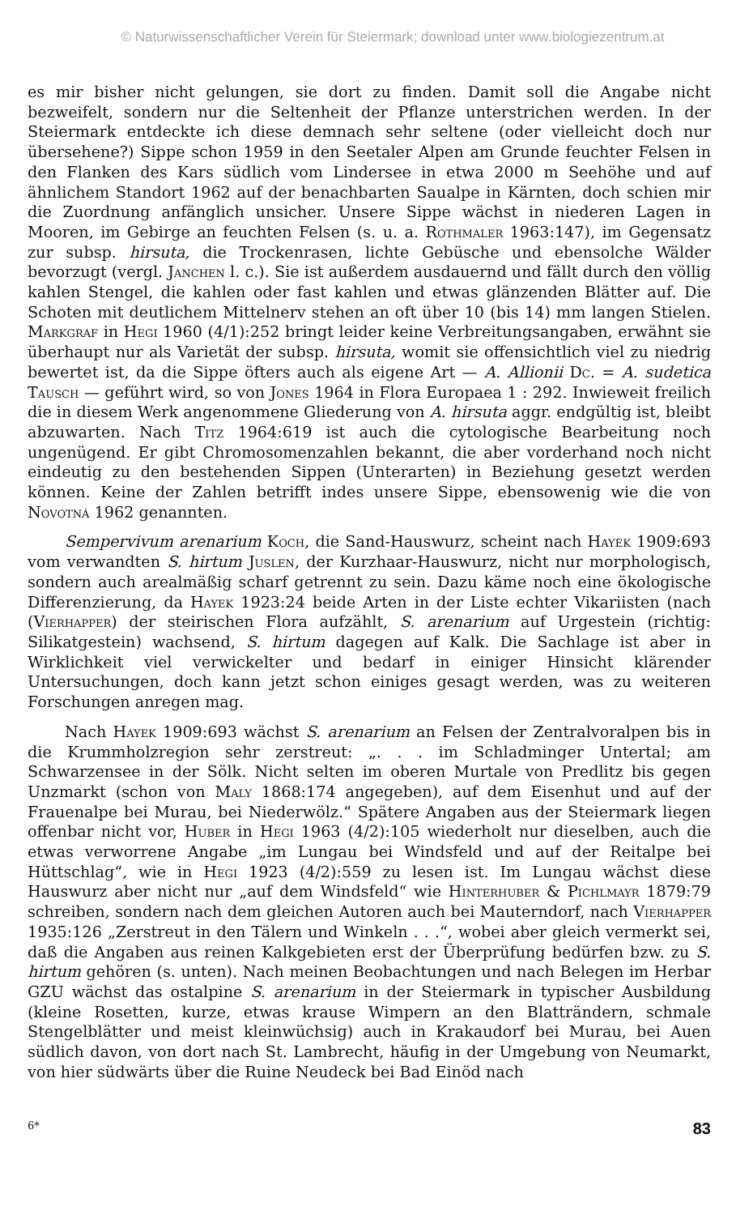© Naturwissenschaftlicher Verein für Steiermark; download unter www.biologiezentrum.at
es mir bisher nicht gelungen, sie dort zu finden. Damit soll die Angabe nicht bezweifelt, sondern nur die Seltenheit der Pflanze unterstrichen werden. In der Steiermark entdeckte ich diese demnach sehr seltene (oder vielleicht doch nur übersehene?) Sippe schon 1959 in den Seetaler Alpen am Grunde feuchter Felsen in den Flanken des Kars südlich vom Lindersee in etwa 2000 m Seehöhe und auf ähnlichem Standort 1962 auf der benachbarten Saualpe in Kärnten, doch schien mir die Zuordnung anfänglich unsicher. Unsere Sippe wächst in niederen Lagen in Mooren, im Gebirge an feuchten Felsen (s. u. a. Rothmaler 1963:147), im Gegensatz zur subsp. hirsuta, die Trockenrasen, lichte Gebüsche und ebensolche Wälder bevorzugt (vergl. Janchen l. c.). Sie ist außerdem ausdauernd und fällt durch den völlig kahlen Stengel, die kahlen oder fast kahlen und etwas glänzenden Blätter auf. Die Schoten mit deutlichem Mittelnerv stehen an oft über 10 (bis 14) mm langen Stielen. Markgraf in Hegi 1960 (4/1):252 bringt leider keine Verbreitungsangaben, erwähnt sie überhaupt nur als Varietät der subsp. hirsuta, womit sie offensichtlich viel zu niedrig bewertet ist, da die Sippe öfters auch als eigene Art — A. Allionii Dc. = A. sudetica Tausch — geführt wird, so von Jones 1964 in Flora Europaea 1 : 292. Inwieweit freilich die in diesem Werk angenommene Gliederung von A. hirsuta aggr. endgültig ist, bleibt abzuwarten. Nach Titz 1964:619 ist auch die cytologische Bearbeitung noch ungenügend. Er gibt Chromosomenzahlen bekannt, die aber vorderhand noch nicht eindeutig zu den bestehenden Sippen (Unterarten) in Beziehung gesetzt werden können. Keine der Zahlen betrifft indes unsere Sippe, ebensowenig wie die von Novotná 1962 genannten.
Sempervivum arenarium Koch, die Sand-Hauswurz, scheint nach Hayek 1909:693 vom verwandten S. hirtum Juslen, der Kurzhaar-Hauswurz, nicht nur morphologisch, sondern auch arealmäßig scharf getrennt zu sein. Dazu käme noch eine ökologische Differenzierung, da Hayek 1923:24 beide Arten in der Liste echter Vikariisten (nach (Vierhapper) der steirischen Flora aufzählt, S. arenarium auf Urgestein (richtig: Silikatgestein) wachsend, S. hirtum dagegen auf Kalk. Die Sachlage ist aber in Wirklichkeit viel verwickelter und bedarf in einiger Hinsicht klärender Untersuchungen, doch kann jetzt schon einiges gesagt werden, was zu weiteren Forschungen anregen mag.
Nach Hayek 1909:693 wächst S. arenarium an Felsen der Zentralvoralpen bis in die Krummholzregion sehr zerstreut: „. . . im Schladminger Untertal; am Schwarzensee in der Sölk. Nicht selten im oberen Murtale von Predlitz bis gegen Unzmarkt (schon von Maly 1868:174 angegeben), auf dem Eisenhut und auf der Frauenalpe bei Murau, bei Niederwölz.“ Spätere Angaben aus der Steiermark liegen offenbar nicht vor, Huber in Hegi 1963 (4/2):105 wiederholt nur dieselben, auch die etwas verworrene Angabe „im Lungau bei Windsfeld und auf der Reitalpe bei Hüttschlag“, wie in Hegi 1923 (4/2):559 zu lesen ist. Im Lungau wächst diese Hauswurz aber nicht nur „auf dem Windsfeld“ wie Hinterhuber & Pichlmayr 1879:79 schreiben, sondern nach dem gleichen Autoren auch bei Mauterndorf, nach Vierhapper 1935:126 „Zerstreut in den Tälern und Winkeln . . .“, wobei aber gleich vermerkt sei, daß die Angaben aus reinen Kalkgebieten erst der Überprüfung bedürfen bzw. zu S. hirtum gehören (s. unten). Nach meinen Beobachtungen und nach Belegen im Herbar GZU wächst das ostalpine S. arenarium in der Steiermark in typischer Ausbildung (kleine Rosetten, kurze, etwas krause Wimpern an den Blatträndern, schmale Stengelblätter und meist kleinwüchsig) auch in Krakaudorf bei Murau, bei Auen südlich davon, von dort nach St. Lambrecht, häufig in der Umgebung von Neumarkt, von hier südwärts über die Ruine Neudeck bei Bad Einöd nach
6* 83